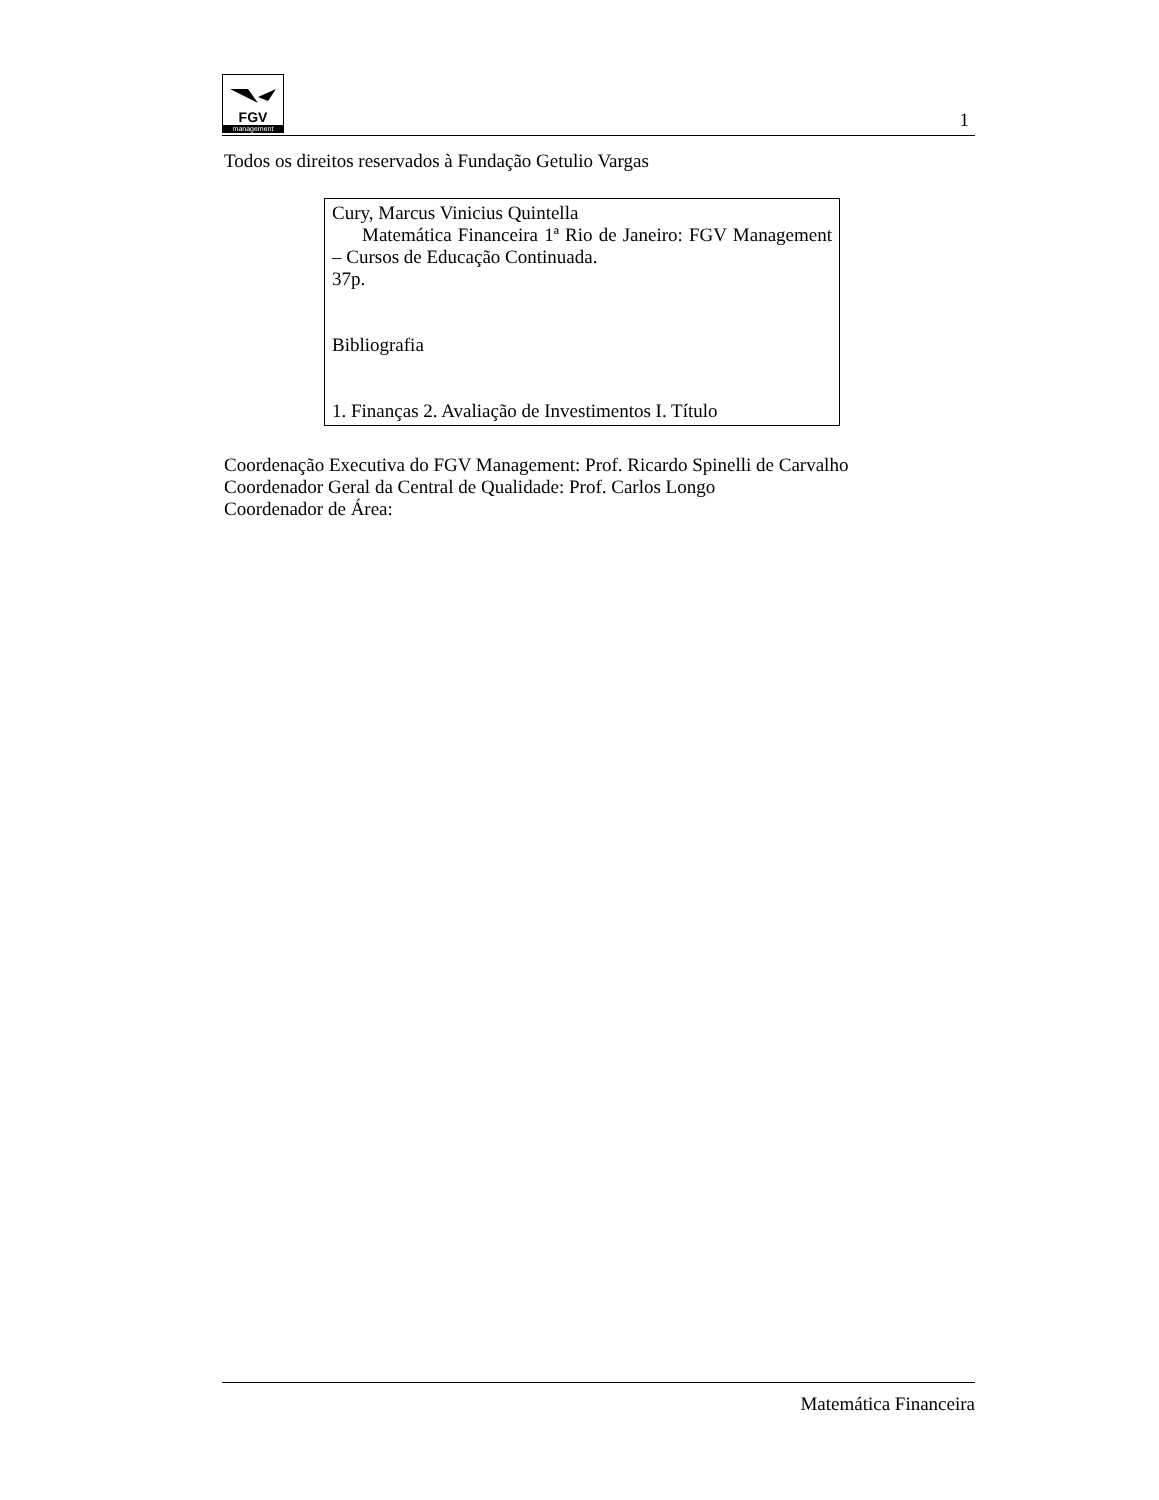FGV
management
1
Todos os direitos reservados à Fundação Getulio Vargas
Cury, Marcus Vinicius Quintella
Matemática Financeira 1ª Rio de Janeiro: FGV Management – Cursos de Educação Continuada.
37p.
Bibliografia
1. Finanças 2. Avaliação de Investimentos I. Título
Coordenação Executiva do FGV Management: Prof. Ricardo Spinelli de Carvalho
Coordenador Geral da Central de Qualidade: Prof. Carlos Longo
Coordenador de Área:
Matemática Financeira